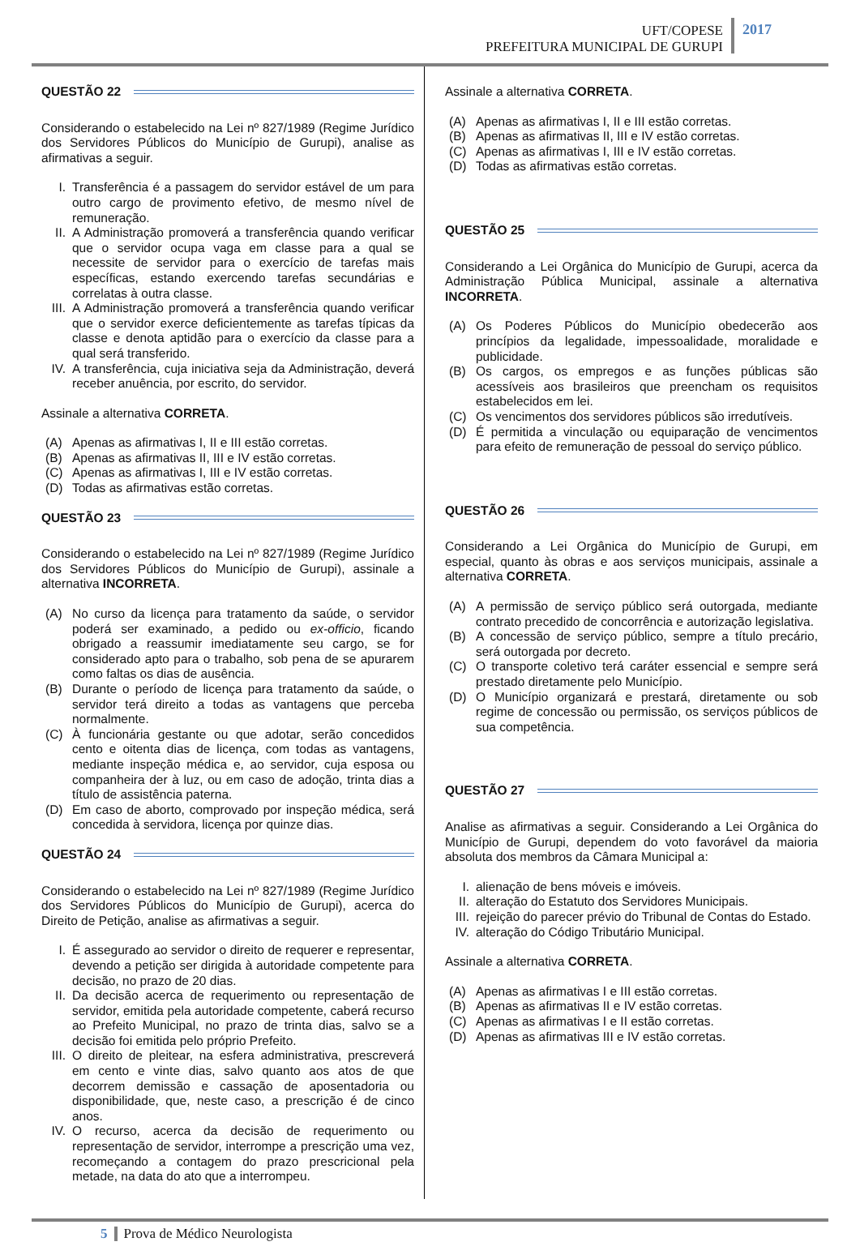UFT/COPESE
PREFEITURA MUNICIPAL DE GURUPI
2017
QUESTÃO 22
Considerando o estabelecido na Lei nº 827/1989 (Regime Jurídico dos Servidores Públicos do Município de Gurupi), analise as afirmativas a seguir.
I. Transferência é a passagem do servidor estável de um para outro cargo de provimento efetivo, de mesmo nível de remuneração.
II. A Administração promoverá a transferência quando verificar que o servidor ocupa vaga em classe para a qual se necessite de servidor para o exercício de tarefas mais específicas, estando exercendo tarefas secundárias e correlatas à outra classe.
III. A Administração promoverá a transferência quando verificar que o servidor exerce deficientemente as tarefas típicas da classe e denota aptidão para o exercício da classe para a qual será transferido.
IV. A transferência, cuja iniciativa seja da Administração, deverá receber anuência, por escrito, do servidor.
Assinale a alternativa CORRETA.
(A) Apenas as afirmativas I, II e III estão corretas.
(B) Apenas as afirmativas II, III e IV estão corretas.
(C) Apenas as afirmativas I, III e IV estão corretas.
(D) Todas as afirmativas estão corretas.
QUESTÃO 23
Considerando o estabelecido na Lei nº 827/1989 (Regime Jurídico dos Servidores Públicos do Município de Gurupi), assinale a alternativa INCORRETA.
(A) No curso da licença para tratamento da saúde, o servidor poderá ser examinado, a pedido ou ex-officio, ficando obrigado a reassumir imediatamente seu cargo, se for considerado apto para o trabalho, sob pena de se apurarem como faltas os dias de ausência.
(B) Durante o período de licença para tratamento da saúde, o servidor terá direito a todas as vantagens que perceba normalmente.
(C) À funcionária gestante ou que adotar, serão concedidos cento e oitenta dias de licença, com todas as vantagens, mediante inspeção médica e, ao servidor, cuja esposa ou companheira der à luz, ou em caso de adoção, trinta dias a título de assistência paterna.
(D) Em caso de aborto, comprovado por inspeção médica, será concedida à servidora, licença por quinze dias.
QUESTÃO 24
Considerando o estabelecido na Lei nº 827/1989 (Regime Jurídico dos Servidores Públicos do Município de Gurupi), acerca do Direito de Petição, analise as afirmativas a seguir.
I. É assegurado ao servidor o direito de requerer e representar, devendo a petição ser dirigida à autoridade competente para decisão, no prazo de 20 dias.
II. Da decisão acerca de requerimento ou representação de servidor, emitida pela autoridade competente, caberá recurso ao Prefeito Municipal, no prazo de trinta dias, salvo se a decisão foi emitida pelo próprio Prefeito.
III. O direito de pleitear, na esfera administrativa, prescreverá em cento e vinte dias, salvo quanto aos atos de que decorrem demissão e cassação de aposentadoria ou disponibilidade, que, neste caso, a prescrição é de cinco anos.
IV. O recurso, acerca da decisão de requerimento ou representação de servidor, interrompe a prescrição uma vez, recomeçando a contagem do prazo prescricional pela metade, na data do ato que a interrompeu.
Assinale a alternativa CORRETA.
(A) Apenas as afirmativas I, II e III estão corretas.
(B) Apenas as afirmativas II, III e IV estão corretas.
(C) Apenas as afirmativas I, III e IV estão corretas.
(D) Todas as afirmativas estão corretas.
QUESTÃO 25
Considerando a Lei Orgânica do Município de Gurupi, acerca da Administração Pública Municipal, assinale a alternativa INCORRETA.
(A) Os Poderes Públicos do Município obedecerão aos princípios da legalidade, impessoalidade, moralidade e publicidade.
(B) Os cargos, os empregos e as funções públicas são acessíveis aos brasileiros que preencham os requisitos estabelecidos em lei.
(C) Os vencimentos dos servidores públicos são irredutíveis.
(D) É permitida a vinculação ou equiparação de vencimentos para efeito de remuneração de pessoal do serviço público.
QUESTÃO 26
Considerando a Lei Orgânica do Município de Gurupi, em especial, quanto às obras e aos serviços municipais, assinale a alternativa CORRETA.
(A) A permissão de serviço público será outorgada, mediante contrato precedido de concorrência e autorização legislativa.
(B) A concessão de serviço público, sempre a título precário, será outorgada por decreto.
(C) O transporte coletivo terá caráter essencial e sempre será prestado diretamente pelo Município.
(D) O Município organizará e prestará, diretamente ou sob regime de concessão ou permissão, os serviços públicos de sua competência.
QUESTÃO 27
Analise as afirmativas a seguir. Considerando a Lei Orgânica do Município de Gurupi, dependem do voto favorável da maioria absoluta dos membros da Câmara Municipal a:
I. alienação de bens móveis e imóveis.
II. alteração do Estatuto dos Servidores Municipais.
III. rejeição do parecer prévio do Tribunal de Contas do Estado.
IV. alteração do Código Tributário Municipal.
Assinale a alternativa CORRETA.
(A) Apenas as afirmativas I e III estão corretas.
(B) Apenas as afirmativas II e IV estão corretas.
(C) Apenas as afirmativas I e II estão corretas.
(D) Apenas as afirmativas III e IV estão corretas.
5 Prova de Médico Neurologista